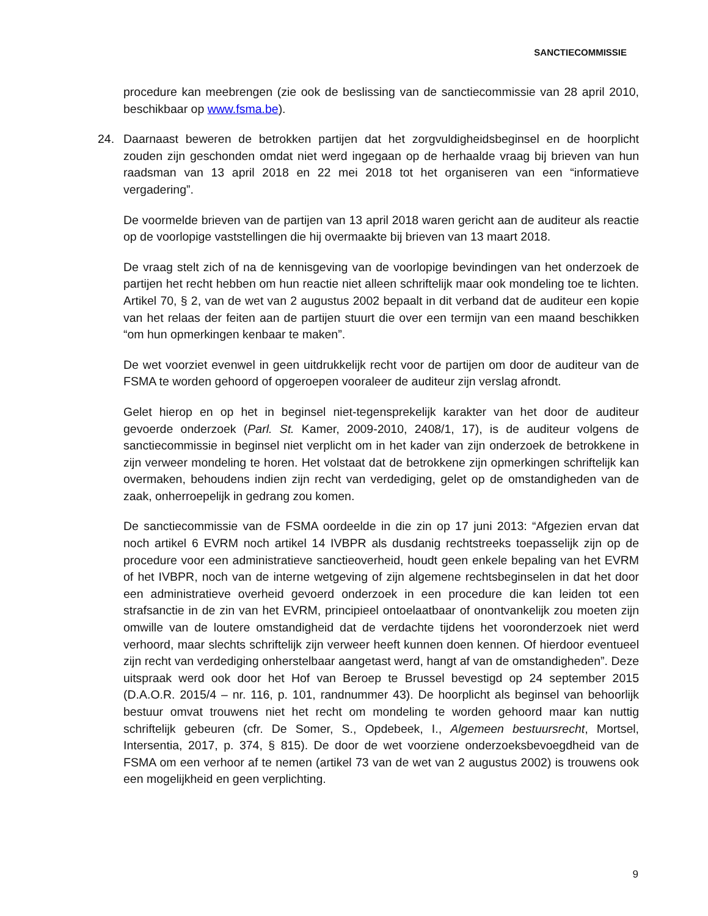SANCTIECOMMISSIE
procedure kan meebrengen (zie ook de beslissing van de sanctiecommissie van 28 april 2010, beschikbaar op www.fsma.be).
24. Daarnaast beweren de betrokken partijen dat het zorgvuldigheidsbeginsel en de hoorplicht zouden zijn geschonden omdat niet werd ingegaan op de herhaalde vraag bij brieven van hun raadsman van 13 april 2018 en 22 mei 2018 tot het organiseren van een “informatieve vergadering”.
De voormelde brieven van de partijen van 13 april 2018 waren gericht aan de auditeur als reactie op de voorlopige vaststellingen die hij overmaakte bij brieven van 13 maart 2018.
De vraag stelt zich of na de kennisgeving van de voorlopige bevindingen van het onderzoek de partijen het recht hebben om hun reactie niet alleen schriftelijk maar ook mondeling toe te lichten. Artikel 70, § 2, van de wet van 2 augustus 2002 bepaalt in dit verband dat de auditeur een kopie van het relaas der feiten aan de partijen stuurt die over een termijn van een maand beschikken “om hun opmerkingen kenbaar te maken”.
De wet voorziet evenwel in geen uitdrukkelijk recht voor de partijen om door de auditeur van de FSMA te worden gehoord of opgeroepen vooraleer de auditeur zijn verslag afrondt.
Gelet hierop en op het in beginsel niet-tegensprekelijk karakter van het door de auditeur gevoerde onderzoek (Parl. St. Kamer, 2009-2010, 2408/1, 17), is de auditeur volgens de sanctiecommissie in beginsel niet verplicht om in het kader van zijn onderzoek de betrokkene in zijn verweer mondeling te horen. Het volstaat dat de betrokkene zijn opmerkingen schriftelijk kan overmaken, behoudens indien zijn recht van verdediging, gelet op de omstandigheden van de zaak, onherroepelijk in gedrang zou komen.
De sanctiecommissie van de FSMA oordeelde in die zin op 17 juni 2013: “Afgezien ervan dat noch artikel 6 EVRM noch artikel 14 IVBPR als dusdanig rechtstreeks toepasselijk zijn op de procedure voor een administratieve sanctieoverheid, houdt geen enkele bepaling van het EVRM of het IVBPR, noch van de interne wetgeving of zijn algemene rechtsbeginselen in dat het door een administratieve overheid gevoerd onderzoek in een procedure die kan leiden tot een strafsanctie in de zin van het EVRM, principieel ontoelaatbaar of onontvankelijk zou moeten zijn omwille van de loutere omstandigheid dat de verdachte tijdens het vooronderzoek niet werd verhoord, maar slechts schriftelijk zijn verweer heeft kunnen doen kennen. Of hierdoor eventueel zijn recht van verdediging onherstelbaar aangetast werd, hangt af van de omstandigheden”. Deze uitspraak werd ook door het Hof van Beroep te Brussel bevestigd op 24 september 2015 (D.A.O.R. 2015/4 – nr. 116, p. 101, randnummer 43). De hoorplicht als beginsel van behoorlijk bestuur omvat trouwens niet het recht om mondeling te worden gehoord maar kan nuttig schriftelijk gebeuren (cfr. De Somer, S., Opdebeek, I., Algemeen bestuursrecht, Mortsel, Intersentia, 2017, p. 374, § 815). De door de wet voorziene onderzoeksbevoegdheid van de FSMA om een verhoor af te nemen (artikel 73 van de wet van 2 augustus 2002) is trouwens ook een mogelijkheid en geen verplichting.
9